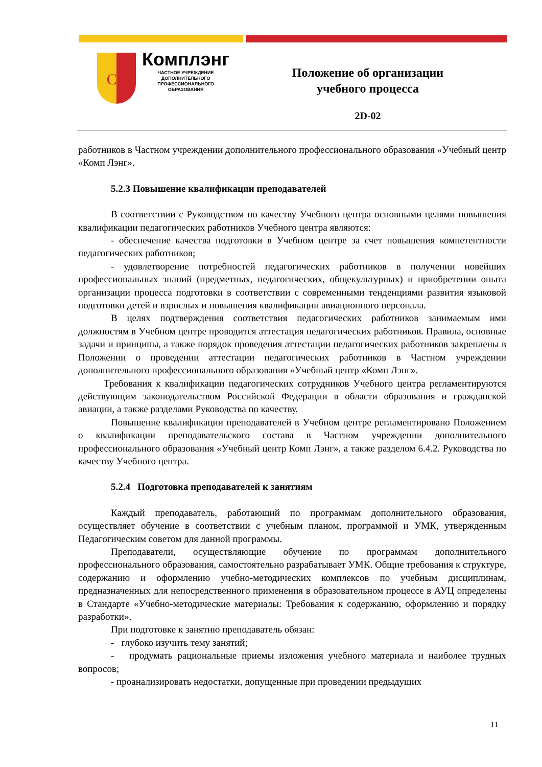CL
Комплэнг
ЧАСТНОЕ УЧРЕЖДЕНИЕ
ДОПОЛНИТЕЛЬНОГО
ПРОФЕССИОНАЛЬНОГО
ОБРАЗОВАНИЯ
Положение об организации
учебного процесса
2D-02
работников в Частном учреждении дополнительного профессионального образования «Учебный центр «Комп Лэнг».
5.2.3 Повышение квалификации преподавателей
В соответствии с Руководством по качеству Учебного центра основными целями повышения квалификации педагогических работников Учебного центра являются:
- обеспечение качества подготовки в Учебном центре за счет повышения компетентности педагогических работников;
- удовлетворение потребностей педагогических работников в получении новейших профессиональных знаний (предметных, педагогических, общекультурных) и приобретении опыта организации процесса подготовки в соответствии с современными тенденциями развития языковой подготовки детей и взрослых и повышения квалификации авиационного персонала.
В целях подтверждения соответствия педагогических работников занимаемым ими должностям в Учебном центре проводится аттестация педагогических работников. Правила, основные задачи и принципы, а также порядок проведения аттестации педагогических работников закреплены в Положении о проведении аттестации педагогических работников в Частном учреждении дополнительного профессионального образования «Учебный центр «Комп Лэнг».
Требования к квалификации педагогических сотрудников Учебного центра регламентируются действующим законодательством Российской Федерации в области образования и гражданской авиации, а также разделами Руководства по качеству.
Повышение квалификации преподавателей в Учебном центре регламентировано Положением о квалификации преподавательского состава в Частном учреждении дополнительного профессионального образования «Учебный центр Комп Лэнг», а также разделом 6.4.2. Руководства по качеству Учебного центра.
5.2.4 Подготовка преподавателей к занятиям
Каждый преподаватель, работающий по программам дополнительного образования, осуществляет обучение в соответствии с учебным планом, программой и УМК, утвержденным Педагогическим советом для данной программы.
Преподаватели, осуществляющие обучение по программам дополнительного профессионального образования, самостоятельно разрабатывает УМК. Общие требования к структуре, содержанию и оформлению учебно-методических комплексов по учебным дисциплинам, предназначенных для непосредственного применения в образовательном процессе в АУЦ определены в Стандарте «Учебно-методические материалы: Требования к содержанию, оформлению и порядку разработки».
При подготовке к занятию преподаватель обязан:
- глубоко изучить тему занятий;
- продумать рациональные приемы изложения учебного материала и наиболее трудных вопросов;
- проанализировать недостатки, допущенные при проведении предыдущих
11